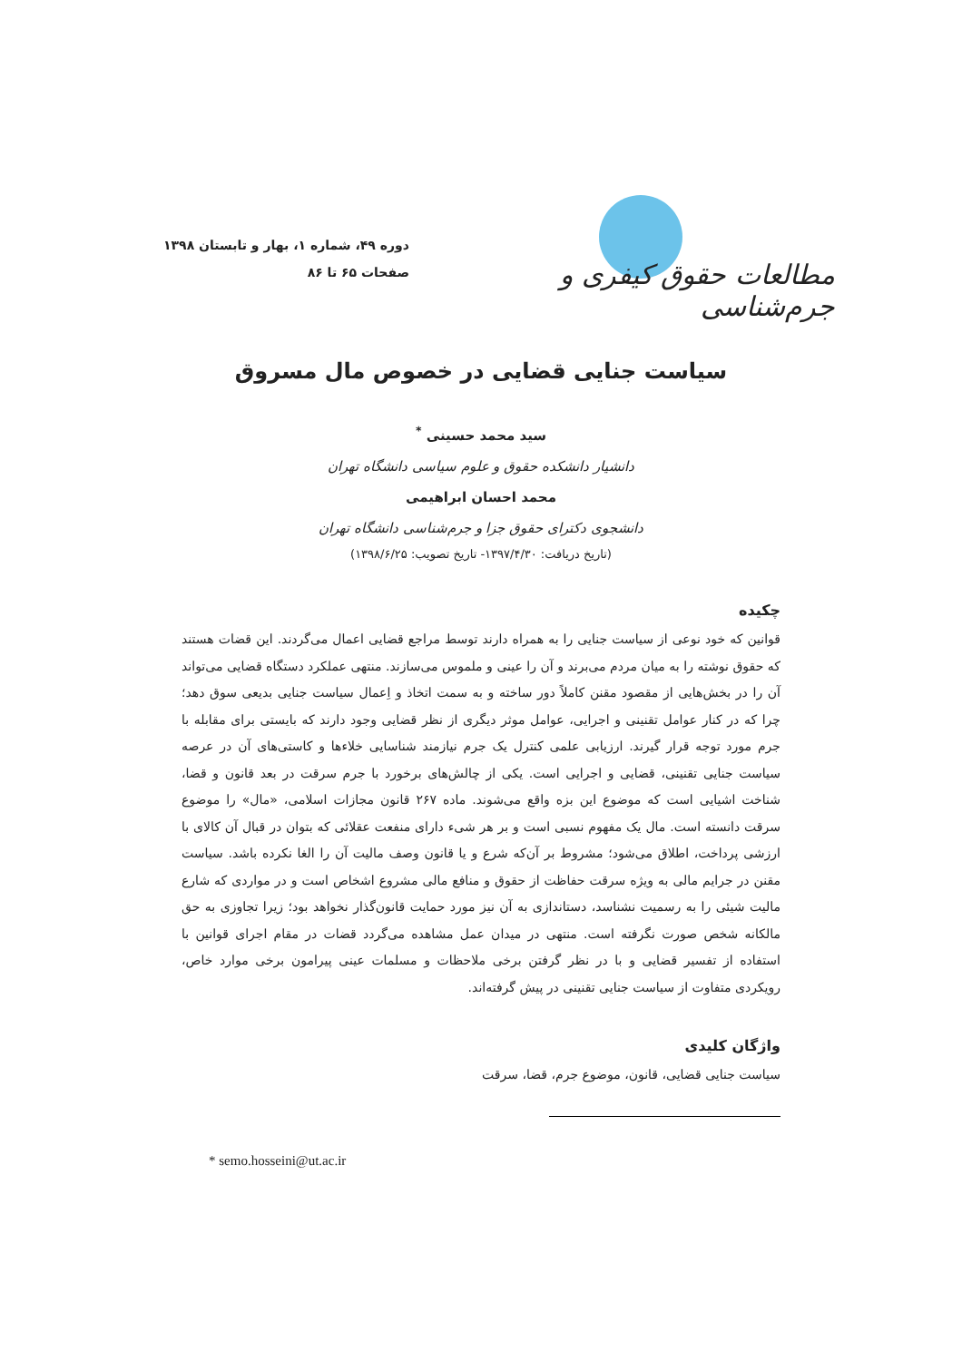مطالعات حقوق کیفری و جرم‌شناسی
دوره ۴۹، شماره ۱، بهار و تابستان ۱۳۹۸
صفحات ۶۵ تا ۸۶
سیاست جنایی قضایی در خصوص مال مسروق
سید محمد حسینی <sup>*</sup>
دانشیار دانشکده حقوق و علوم سیاسی دانشگاه تهران
محمد احسان ابراهیمی
دانشجوی دکترای حقوق جزا و جرم‌شناسی دانشگاه تهران
(تاریخ دریافت: ۱۳۹۷/۴/۳۰- تاریخ تصویب: ۱۳۹۸/۶/۲۵)
چکیده
قوانین که خود نوعی از سیاست جنایی را به همراه دارند توسط مراجع قضایی اعمال می‌گردند. این قضات هستند که حقوق نوشته را به میان مردم می‌برند و آن را عینی و ملموس می‌سازند. منتهی عملکرد دستگاه قضایی می‌تواند آن را در بخش‌هایی از مقصود مقنن کاملاً دور ساخته و به سمت اتخاذ و اِعمال سیاست جنایی بدیعی سوق دهد؛ چرا که در کنار عوامل تقنینی و اجرایی، عوامل موثر دیگری از نظر قضایی وجود دارند که بایستی برای مقابله با جرم مورد توجه قرار گیرند. ارزیابی علمی کنترل یک جرم نیازمند شناسایی خلاءها و کاستی‌های آن در عرصه سیاست جنایی تقنینی، قضایی و اجرایی است. یکی از چالش‌های برخورد با جرم سرقت در بعد قانون و قضا، شناخت اشیایی است که موضوع این بزه واقع می‌شوند. ماده ۲۶۷ قانون مجازات اسلامی، «مال» را موضوع سرقت دانسته است. مال یک مفهوم نسبی است و بر هر شیء دارای منفعت عقلائی که بتوان در قبال آن کالای با ارزشی پرداخت، اطلاق می‌شود؛ مشروط بر آن‌که شرع و یا قانون وصف مالیت آن را الغا نکرده باشد. سیاست مقنن در جرایم مالی به ویژه سرقت حفاظت از حقوق و منافع مالی مشروع اشخاص است و در مواردی که شارع مالیت شیئی را به رسمیت نشناسد، دستاندازی به آن نیز مورد حمایت قانون‌گذار نخواهد بود؛ زیرا تجاوزی به حق مالکانه شخص صورت نگرفته است. منتهی در میدان عمل مشاهده می‌گردد قضات در مقام اجرای قوانین با استفاده از تفسیر قضایی و با در نظر گرفتن برخی ملاحظات و مسلمات عینی پیرامون برخی موارد خاص، رویکردی متفاوت از سیاست جنایی تقنینی در پیش گرفته‌اند.
واژگان کلیدی
سیاست جنایی قضایی، قانون، موضوع جرم، قضا، سرقت
* semo.hosseini@ut.ac.ir